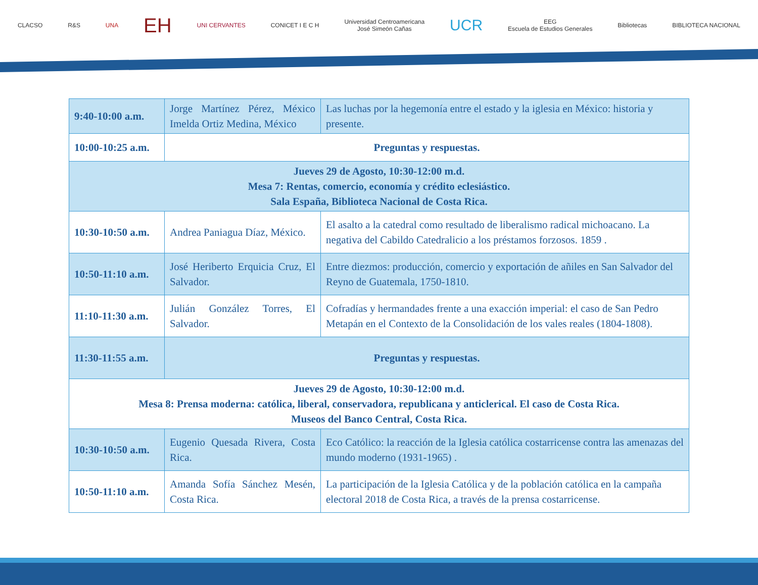CLACSO R&S UNA
EH
UNI CERVANTES CONICET I E C H
Universidad Centroamericana
José Simeón Cañas
UCR
EEG
Escuela de Estudios Generales
Bibliotecas BIBLIOTECA NACIONAL
| 9:40-10:00 a.m. | Jorge Martínez Pérez, México Imelda Ortiz Medina, México | Las luchas por la hegemonía entre el estado y la iglesia en México: historia y presente. |
| 10:00-10:25 a.m. | Preguntas y respuestas. | |
| Jueves 29 de Agosto, 10:30-12:00 m.d. Mesa 7: Rentas, comercio, economía y crédito eclesiástico. Sala España, Biblioteca Nacional de Costa Rica. | | |
| 10:30-10:50 a.m. | Andrea Paniagua Díaz, México. | El asalto a la catedral como resultado de liberalismo radical michoacano. La negativa del Cabildo Catedralicio a los préstamos forzosos. 1859 . |
| 10:50-11:10 a.m. | José Heriberto Erquicia Cruz, El Salvador. | Entre diezmos: producción, comercio y exportación de añiles en San Salvador del Reyno de Guatemala, 1750-1810. |
| 11:10-11:30 a.m. | Julián González Torres, El Salvador. | Cofradías y hermandades frente a una exacción imperial: el caso de San Pedro Metapán en el Contexto de la Consolidación de los vales reales (1804-1808). |
| 11:30-11:55 a.m. | Preguntas y respuestas. | |
| Jueves 29 de Agosto, 10:30-12:00 m.d. Mesa 8: Prensa moderna: católica, liberal, conservadora, republicana y anticlerical. El caso de Costa Rica. Museos del Banco Central, Costa Rica. | | |
| 10:30-10:50 a.m. | Eugenio Quesada Rivera, Costa Rica. | Eco Católico: la reacción de la Iglesia católica costarricense contra las amenazas del mundo moderno (1931-1965) . |
| 10:50-11:10 a.m. | Amanda Sofía Sánchez Mesén, Costa Rica. | La participación de la Iglesia Católica y de la población católica en la campaña electoral 2018 de Costa Rica, a través de la prensa costarricense. |